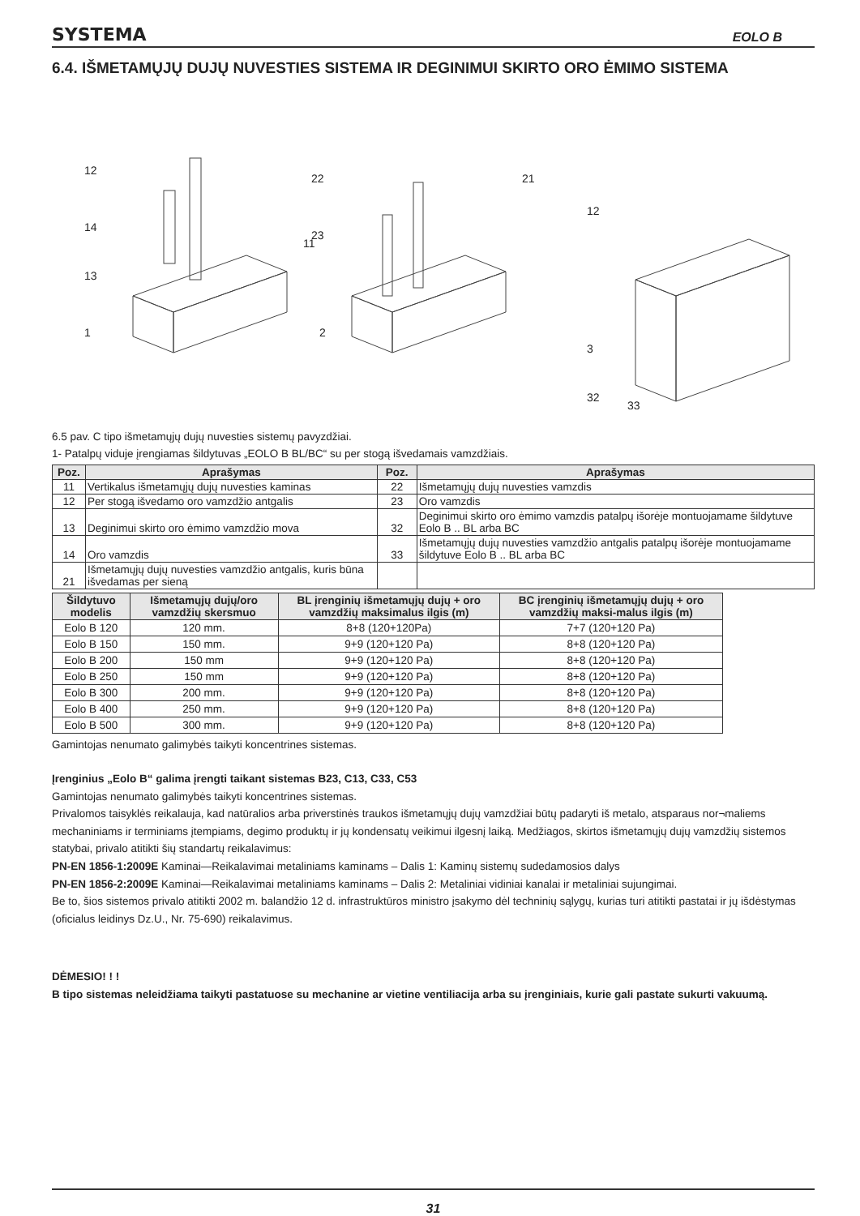SYSTEMA EOLO B
6.4. IŠMETAMŲJŲ DUJŲ NUVESTIES SISTEMA IR DEGINIMUI SKIRTO ORO ĖMIMO SISTEMA
12
14
13
1
11
22
23
2
21
12
3
32
33
6.5 pav. C tipo išmetamųjų dujų nuvesties sistemų pavyzdžiai.
1- Patalpų viduje įrengiamas šildytuvas „EOLO B BL/BC“ su per stogą išvedamais vamzdžiais.
| Poz. | Aprašymas | Poz. | Aprašymas |
| --- | --- | --- | --- |
| 11 | Vertikalus išmetamųjų dujų nuvesties kaminas | 22 | Išmetamųjų dujų nuvesties vamzdis |
| 12 | Per stogą išvedamo oro vamzdžio antgalis | 23 | Oro vamzdis |
| 13 | Deginimui skirto oro ėmimo vamzdžio mova | 32 | Deginimui skirto oro ėmimo vamzdis patalpų išorėje montuojamame šildytuve Eolo B .. BL arba BC |
| 14 | Oro vamzdis | 33 | Išmetamųjų dujų nuvesties vamzdžio antgalis patalpų išorėje montuojamame šildytuve Eolo B .. BL arba BC |
| 21 | Išmetamųjų dujų nuvesties vamzdžio antgalis, kuris būna išvedamas per sieną | | |
| Šildytuvo modelis | Išmetamųjų dujų/oro vamzdžių skersmuo | BL įrenginių išmetamųjų dujų + oro vamzdžių maksimalus ilgis (m) | BC įrenginių išmetamųjų dujų + oro vamzdžių maksi-malus ilgis (m) |
| --- | --- | --- | --- |
| Eolo B 120 | 120 mm. | 8+8 (120+120Pa) | 7+7 (120+120 Pa) |
| Eolo B 150 | 150 mm. | 9+9 (120+120 Pa) | 8+8 (120+120 Pa) |
| Eolo B 200 | 150 mm | 9+9 (120+120 Pa) | 8+8 (120+120 Pa) |
| Eolo B 250 | 150 mm | 9+9 (120+120 Pa) | 8+8 (120+120 Pa) |
| Eolo B 300 | 200 mm. | 9+9 (120+120 Pa) | 8+8 (120+120 Pa) |
| Eolo B 400 | 250 mm. | 9+9 (120+120 Pa) | 8+8 (120+120 Pa) |
| Eolo B 500 | 300 mm. | 9+9 (120+120 Pa) | 8+8 (120+120 Pa) |
Gamintojas nenumato galimybės taikyti koncentrines sistemas.
Įrenginius „Eolo B“ galima įrengti taikant sistemas B23, C13, C33, C53
Gamintojas nenumato galimybės taikyti koncentrines sistemas.
Privalomos taisyklės reikalauja, kad natūralios arba priverstinės traukos išmetamųjų dujų vamzdžiai būtų padaryti iš metalo, atsparaus nor¬maliems mechaniniams ir terminiams įtempiams, degimo produktų ir jų kondensatų veikimui ilgesnį laiką. Medžiagos, skirtos išmetamųjų dujų vamzdžių sistemos statybai, privalo atitikti šių standartų reikalavimus:
PN-EN 1856-1:2009E Kaminai—Reikalavimai metaliniams kaminams – Dalis 1: Kaminų sistemų sudedamosios dalys
PN-EN 1856-2:2009E Kaminai—Reikalavimai metaliniams kaminams – Dalis 2: Metaliniai vidiniai kanalai ir metaliniai sujungimai.
Be to, šios sistemos privalo atitikti 2002 m. balandžio 12 d. infrastruktūros ministro įsakymo dėl techninių sąlygų, kurias turi atitikti pastatai ir jų išdėstymas (oficialus leidinys Dz.U., Nr. 75-690) reikalavimus.
DĖMESIO! ! !
B tipo sistemas neleidžiama taikyti pastatuose su mechanine ar vietine ventiliacija arba su įrenginiais, kurie gali pastate sukurti vakuumą.
31